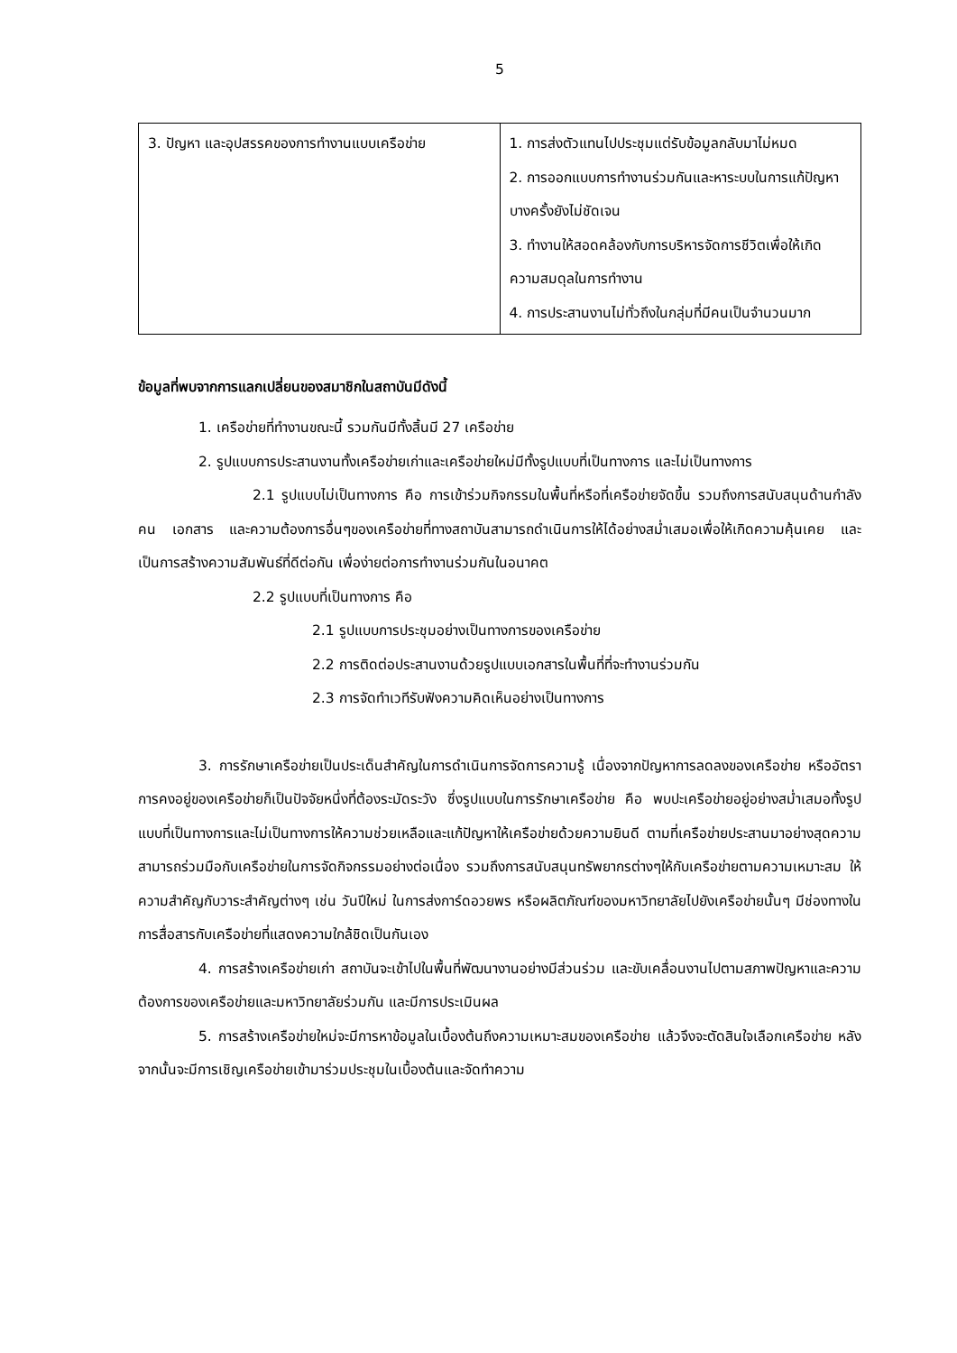5
| 3. ปัญหา และอุปสรรคของการทำงานแบบเครือข่าย | 1. การส่งตัวแทนไปประชุมแต่รับข้อมูลกลับมาไม่หมด 2. การออกแบบการทำงานร่วมกันและหาระบบในการแก้ปัญหาบางครั้งยังไม่ชัดเจน 3. ทำงานให้สอดคล้องกับการบริหารจัดการชีวิตเพื่อให้เกิดความสมดุลในการทำงาน 4. การประสานงานไม่ทั่วถึงในกลุ่มที่มีคนเป็นจำนวนมาก |
ข้อมูลที่พบจากการแลกเปลี่ยนของสมาชิกในสถาบันมีดังนี้
1. เครือข่ายที่ทำงานขณะนี้ รวมกันมีทั้งสิ้นมี 27 เครือข่าย
2. รูปแบบการประสานงานทั้งเครือข่ายเก่าและเครือข่ายใหม่มีทั้งรูปแบบที่เป็นทางการ และไม่เป็นทางการ
2.1 รูปแบบไม่เป็นทางการ คือ การเข้าร่วมกิจกรรมในพื้นที่หรือที่เครือข่ายจัดขึ้น รวมถึงการสนับสนุนด้านกำลังคน เอกสาร และความต้องการอื่นๆของเครือข่ายที่ทางสถาบันสามารถดำเนินการให้ได้อย่างสม่ำเสมอเพื่อให้เกิดความคุ้นเคย และเป็นการสร้างความสัมพันธ์ที่ดีต่อกัน เพื่อง่ายต่อการทำงานร่วมกันในอนาคต
2.2 รูปแบบที่เป็นทางการ คือ
2.1 รูปแบบการประชุมอย่างเป็นทางการของเครือข่าย
2.2 การติดต่อประสานงานด้วยรูปแบบเอกสารในพื้นที่ที่จะทำงานร่วมกัน
2.3 การจัดทำเวทีรับฟังความคิดเห็นอย่างเป็นทางการ
3. การรักษาเครือข่ายเป็นประเด็นสำคัญในการดำเนินการจัดการความรู้ เนื่องจากปัญหาการลดลงของเครือข่าย หรืออัตราการคงอยู่ของเครือข่ายก็เป็นปัจจัยหนึ่งที่ต้องระมัดระวัง ซึ่งรูปแบบในการรักษาเครือข่าย คือ พบปะเครือข่ายอยู่อย่างสม่ำเสมอทั้งรูปแบบที่เป็นทางการและไม่เป็นทางการให้ความช่วยเหลือและแก้ปัญหาให้เครือข่ายด้วยความยินดี ตามที่เครือข่ายประสานมาอย่างสุดความสามารถร่วมมือกับเครือข่ายในการจัดกิจกรรมอย่างต่อเนื่อง รวมถึงการสนับสนุนทรัพยากรต่างๆให้กับเครือข่ายตามความเหมาะสม ให้ความสำคัญกับวาระสำคัญต่างๆ เช่น วันปีใหม่ ในการส่งการ์ดอวยพร หรือผลิตภัณฑ์ของมหาวิทยาลัยไปยังเครือข่ายนั้นๆ มีช่องทางในการสื่อสารกับเครือข่ายที่แสดงความใกล้ชิดเป็นกันเอง
4. การสร้างเครือข่ายเก่า สถาบันจะเข้าไปในพื้นที่พัฒนางานอย่างมีส่วนร่วม และขับเคลื่อนงานไปตามสภาพปัญหาและความต้องการของเครือข่ายและมหาวิทยาลัยร่วมกัน และมีการประเมินผล
5. การสร้างเครือข่ายใหม่จะมีการหาข้อมูลในเบื้องต้นถึงความเหมาะสมของเครือข่าย แล้วจึงจะตัดสินใจเลือกเครือข่าย หลังจากนั้นจะมีการเชิญเครือข่ายเข้ามาร่วมประชุมในเบื้องต้นและจัดทำความ